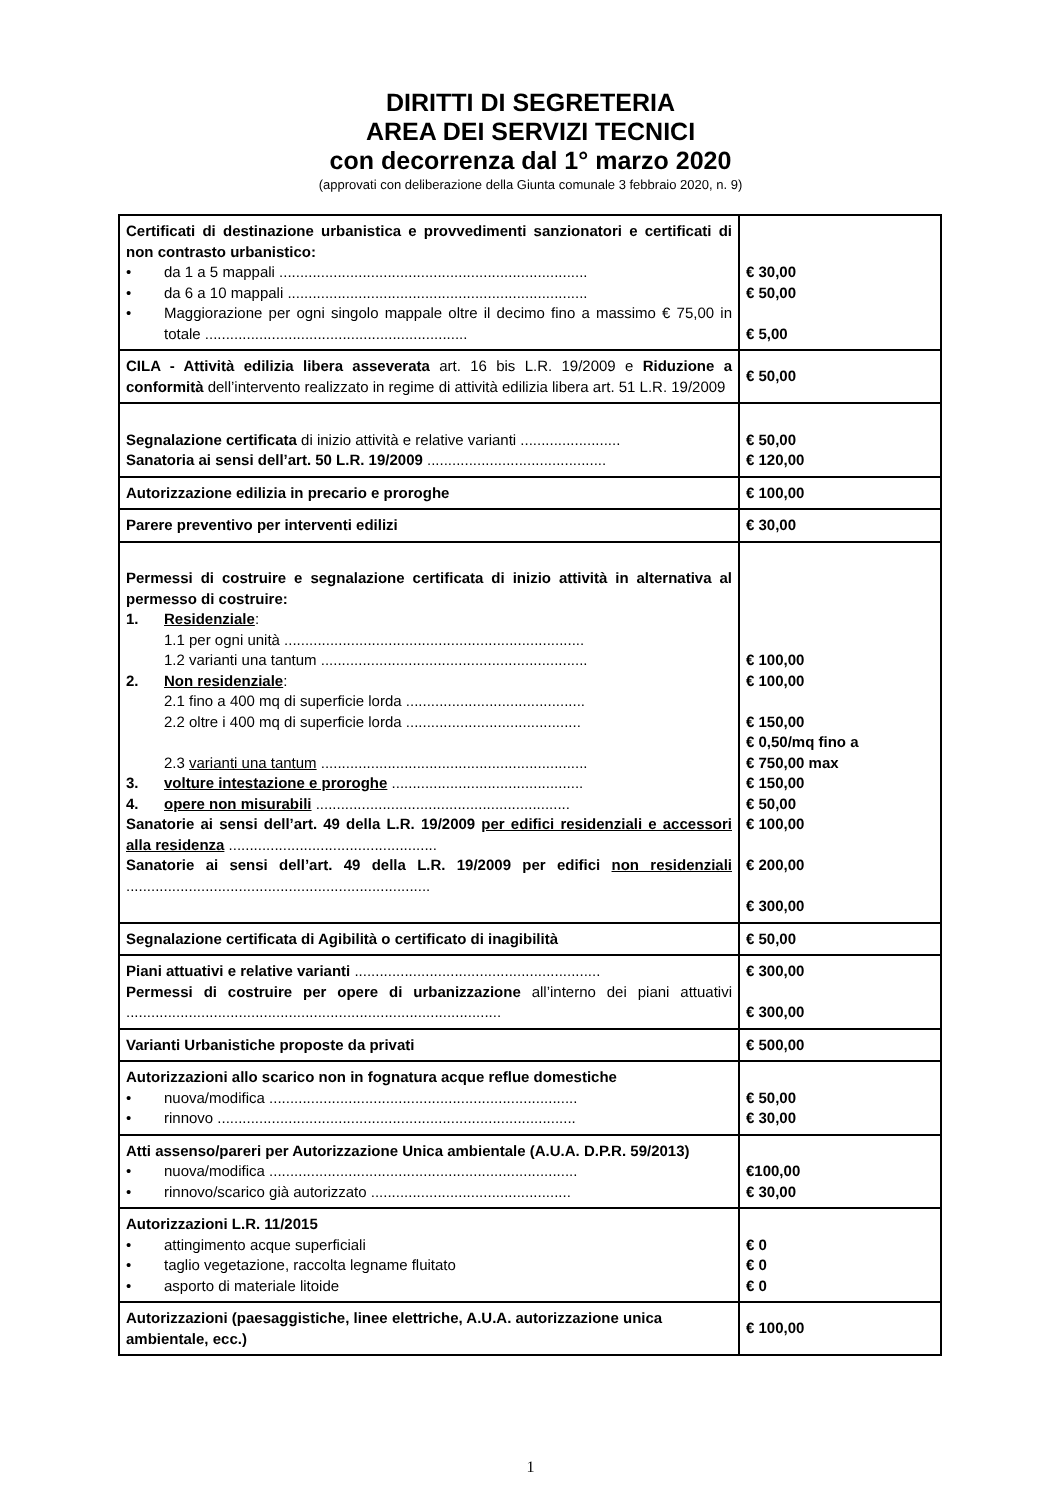DIRITTI DI SEGRETERIA
AREA DEI SERVIZI TECNICI
con decorrenza dal 1° marzo 2020
(approvati con deliberazione della Giunta comunale 3 febbraio 2020, n. 9)
| Certificati di destinazione urbanistica e provvedimenti sanzionatori e certificati di non contrasto urbanistico: • da 1 a 5 mappali .......................................................................... • da 6 a 10 mappali ........................................................................ • Maggiorazione per ogni singolo mappale oltre il decimo fino a massimo € 75,00 in totale ............................................................... | € 30,00 € 50,00 € 5,00 |
| CILA - Attività edilizia libera asseverata art. 16 bis L.R. 19/2009 e Riduzione a conformità dell’intervento realizzato in regime di attività edilizia libera art. 51 L.R. 19/2009 | € 50,00 |
| Segnalazione certificata di inizio attività e relative varianti ........................ Sanatoria ai sensi dell’art. 50 L.R. 19/2009 ........................................... | € 50,00 € 120,00 |
| Autorizzazione edilizia in precario e proroghe | € 100,00 |
| Parere preventivo per interventi edilizi | € 30,00 |
| Permessi di costruire e segnalazione certificata di inizio attività in alternativa al permesso di costruire: 1. Residenziale : 1.1 per ogni unità ........................................................................ 1.2 varianti una tantum ................................................................ 2. Non residenziale : 2.1 fino a 400 mq di superficie lorda ........................................... 2.2 oltre i 400 mq di superficie lorda .......................................... 2.3 varianti una tantum ................................................................ 3. volture intestazione e proroghe .............................................. 4. opere non misurabili ............................................................. Sanatorie ai sensi dell’art. 49 della L.R. 19/2009 per edifici residenziali e accessori alla residenza .................................................. Sanatorie ai sensi dell’art. 49 della L.R. 19/2009 per edifici non residenziali ......................................................................... | € 100,00 € 100,00 € 150,00 € 0,50/mq fino a € 750,00 max € 150,00 € 50,00 € 100,00 € 200,00 € 300,00 |
| Segnalazione certificata di Agibilità o certificato di inagibilità | € 50,00 |
| Piani attuativi e relative varianti ........................................................... Permessi di costruire per opere di urbanizzazione all’interno dei piani attuativi .......................................................................................... | € 300,00 € 300,00 |
| Varianti Urbanistiche proposte da privati | € 500,00 |
| Autorizzazioni allo scarico non in fognatura acque reflue domestiche • nuova/modifica .......................................................................... • rinnovo ...................................................................................... | € 50,00 € 30,00 |
| Atti assenso/pareri per Autorizzazione Unica ambientale (A.U.A. D.P.R. 59/2013) • nuova/modifica .......................................................................... • rinnovo/scarico già autorizzato ................................................ | €100,00 € 30,00 |
| Autorizzazioni L.R. 11/2015 • attingimento acque superficiali • taglio vegetazione, raccolta legname fluitato • asporto di materiale litoide | € 0 € 0 € 0 |
| Autorizzazioni (paesaggistiche, linee elettriche, A.U.A. autorizzazione unica ambientale, ecc.) | € 100,00 |
1